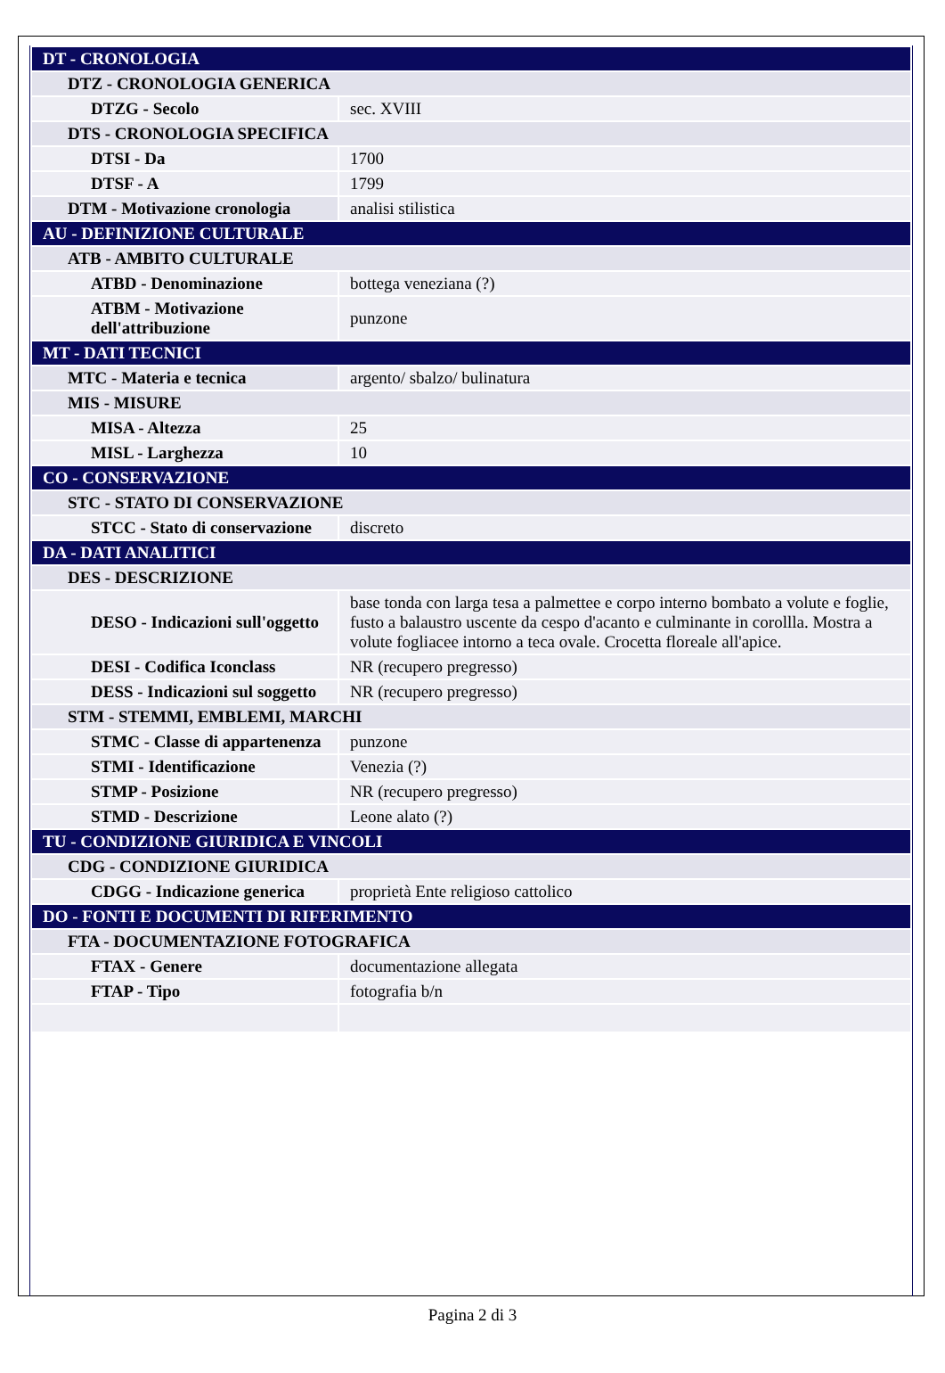| DT - CRONOLOGIA | |
| DTZ - CRONOLOGIA GENERICA | |
| DTZG - Secolo | sec. XVIII |
| DTS - CRONOLOGIA SPECIFICA | |
| DTSI - Da | 1700 |
| DTSF - A | 1799 |
| DTM - Motivazione cronologia | analisi stilistica |
| AU - DEFINIZIONE CULTURALE | |
| ATB - AMBITO CULTURALE | |
| ATBD - Denominazione | bottega veneziana (?) |
| ATBM - Motivazione dell'attribuzione | punzone |
| MT - DATI TECNICI | |
| MTC - Materia e tecnica | argento/ sbalzo/ bulinatura |
| MIS - MISURE | |
| MISA - Altezza | 25 |
| MISL - Larghezza | 10 |
| CO - CONSERVAZIONE | |
| STC - STATO DI CONSERVAZIONE | |
| STCC - Stato di conservazione | discreto |
| DA - DATI ANALITICI | |
| DES - DESCRIZIONE | |
| DESO - Indicazioni sull'oggetto | base tonda con larga tesa a palmettee e corpo interno bombato a volute e foglie, fusto a balaustro uscente da cespo d'acanto e culminante in corollla. Mostra a volute fogliacee intorno a teca ovale. Crocetta floreale all'apice. |
| DESI - Codifica Iconclass | NR (recupero pregresso) |
| DESS - Indicazioni sul soggetto | NR (recupero pregresso) |
| STM - STEMMI, EMBLEMI, MARCHI | |
| STMC - Classe di appartenenza | punzone |
| STMI - Identificazione | Venezia (?) |
| STMP - Posizione | NR (recupero pregresso) |
| STMD - Descrizione | Leone alato (?) |
| TU - CONDIZIONE GIURIDICA E VINCOLI | |
| CDG - CONDIZIONE GIURIDICA | |
| CDGG - Indicazione generica | proprietà Ente religioso cattolico |
| DO - FONTI E DOCUMENTI DI RIFERIMENTO | |
| FTA - DOCUMENTAZIONE FOTOGRAFICA | |
| FTAX - Genere | documentazione allegata |
| FTAP - Tipo | fotografia b/n |
Pagina 2 di 3